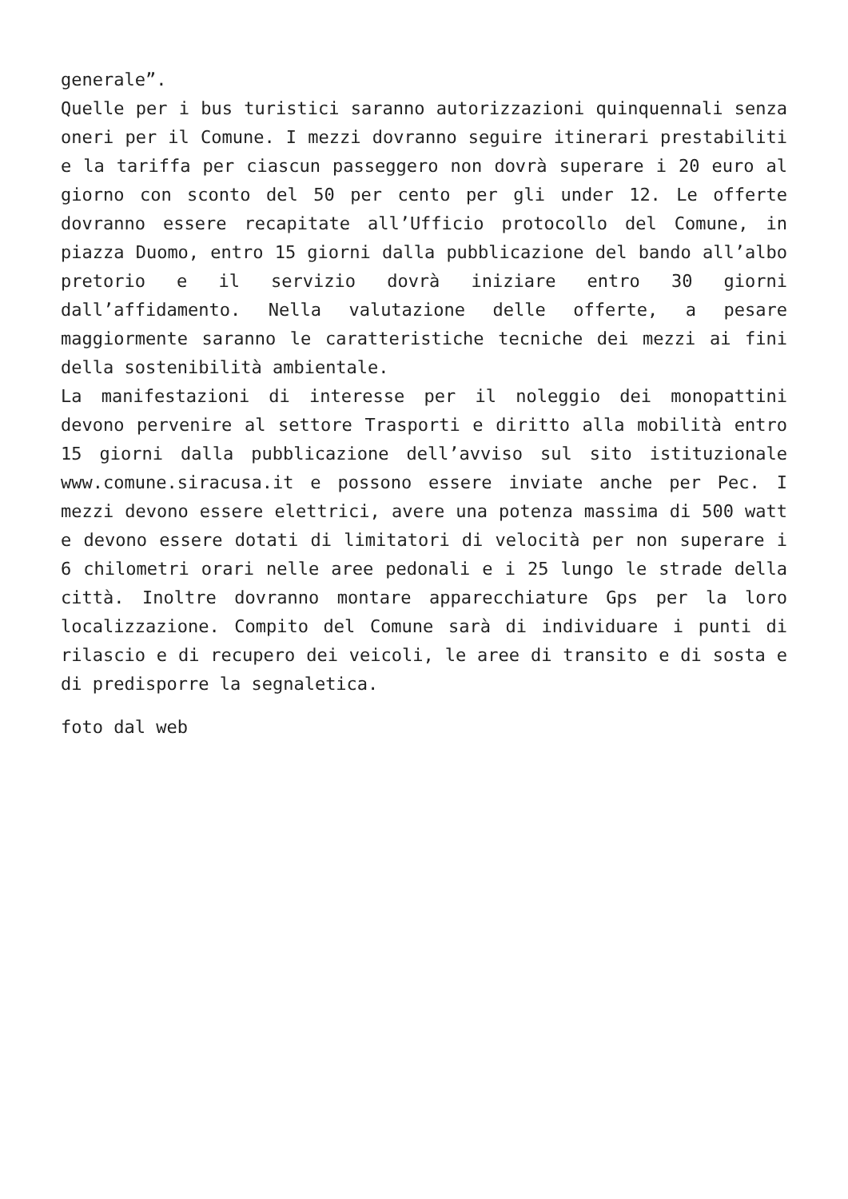generale”.
Quelle per i bus turistici saranno autorizzazioni quinquennali senza oneri per il Comune. I mezzi dovranno seguire itinerari prestabiliti e la tariffa per ciascun passeggero non dovrà superare i 20 euro al giorno con sconto del 50 per cento per gli under 12. Le offerte dovranno essere recapitate all’Ufficio protocollo del Comune, in piazza Duomo, entro 15 giorni dalla pubblicazione del bando all’albo pretorio e il servizio dovrà iniziare entro 30 giorni dall’affidamento. Nella valutazione delle offerte, a pesare maggiormente saranno le caratteristiche tecniche dei mezzi ai fini della sostenibilità ambientale.
La manifestazioni di interesse per il noleggio dei monopattini devono pervenire al settore Trasporti e diritto alla mobilità entro 15 giorni dalla pubblicazione dell’avviso sul sito istituzionale www.comune.siracusa.it e possono essere inviate anche per Pec. I mezzi devono essere elettrici, avere una potenza massima di 500 watt e devono essere dotati di limitatori di velocità per non superare i 6 chilometri orari nelle aree pedonali e i 25 lungo le strade della città. Inoltre dovranno montare apparecchiature Gps per la loro localizzazione. Compito del Comune sarà di individuare i punti di rilascio e di recupero dei veicoli, le aree di transito e di sosta e di predisporre la segnaletica.
foto dal web